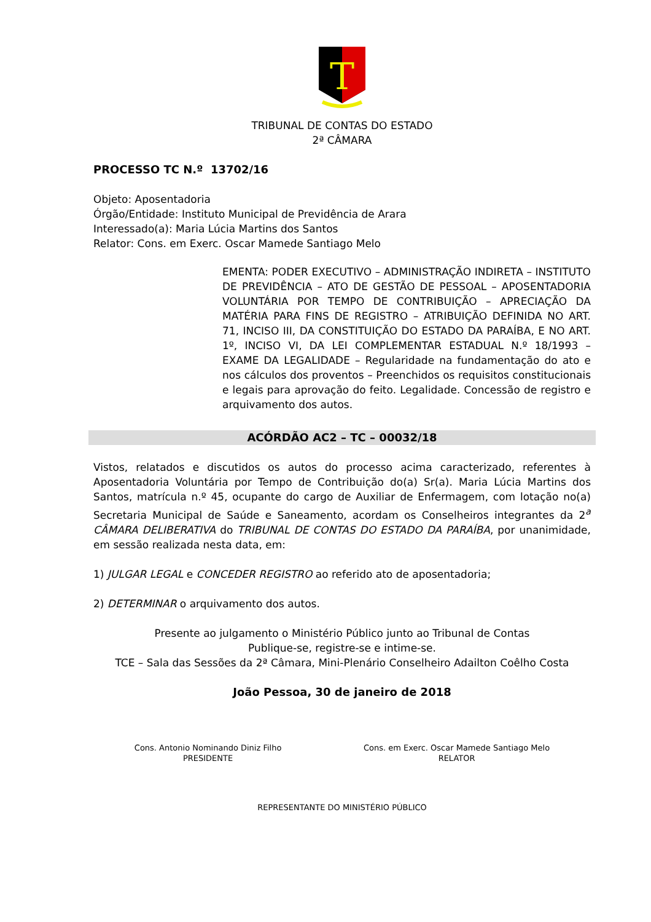T
TRIBUNAL DE CONTAS DO ESTADO
2ª CÂMARA
PROCESSO TC N.º 13702/16
Objeto: Aposentadoria
Órgão/Entidade: Instituto Municipal de Previdência de Arara
Interessado(a): Maria Lúcia Martins dos Santos
Relator: Cons. em Exerc. Oscar Mamede Santiago Melo
EMENTA: PODER EXECUTIVO – ADMINISTRAÇÃO INDIRETA – INSTITUTO DE PREVIDÊNCIA – ATO DE GESTÃO DE PESSOAL – APOSENTADORIA VOLUNTÁRIA POR TEMPO DE CONTRIBUIÇÃO – APRECIAÇÃO DA MATÉRIA PARA FINS DE REGISTRO – ATRIBUIÇÃO DEFINIDA NO ART. 71, INCISO III, DA CONSTITUIÇÃO DO ESTADO DA PARAÍBA, E NO ART. 1º, INCISO VI, DA LEI COMPLEMENTAR ESTADUAL N.º 18/1993 – EXAME DA LEGALIDADE – Regularidade na fundamentação do ato e nos cálculos dos proventos – Preenchidos os requisitos constitucionais e legais para aprovação do feito. Legalidade. Concessão de registro e arquivamento dos autos.
ACÓRDÃO AC2 – TC – 00032/18
Vistos, relatados e discutidos os autos do processo acima caracterizado, referentes à Aposentadoria Voluntária por Tempo de Contribuição do(a) Sr(a). Maria Lúcia Martins dos Santos, matrícula n.º 45, ocupante do cargo de Auxiliar de Enfermagem, com lotação no(a) Secretaria Municipal de Saúde e Saneamento, acordam os Conselheiros integrantes da 2<sup>a</sup> CÂMARA DELIBERATIVA do TRIBUNAL DE CONTAS DO ESTADO DA PARAÍBA, por unanimidade, em sessão realizada nesta data, em:
1) JULGAR LEGAL e CONCEDER REGISTRO ao referido ato de aposentadoria;
2) DETERMINAR o arquivamento dos autos.
Presente ao julgamento o Ministério Público junto ao Tribunal de Contas
Publique-se, registre-se e intime-se.
TCE – Sala das Sessões da 2ª Câmara, Mini-Plenário Conselheiro Adailton Coêlho Costa
João Pessoa, 30 de janeiro de 2018
Cons. Antonio Nominando Diniz Filho
PRESIDENTE
Cons. em Exerc. Oscar Mamede Santiago Melo
RELATOR
REPRESENTANTE DO MINISTÉRIO PÚBLICO